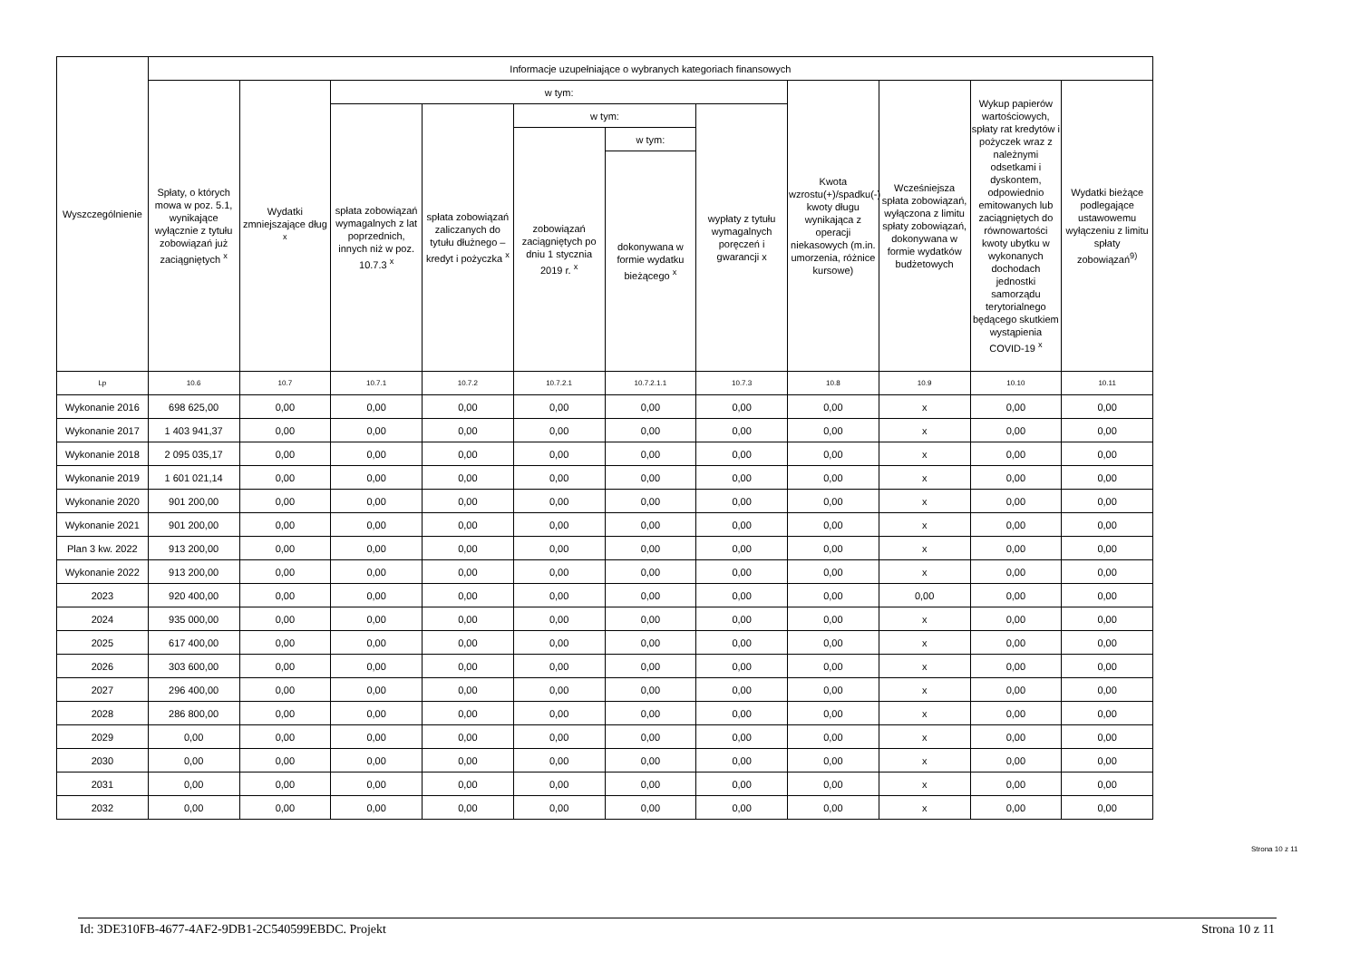| Wyszczególnienie | Informacje uzupełniające o wybranych kategoriach finansowych | | | | | | | | | | |
| --- | --- | --- | --- | --- | --- | --- | --- | --- | --- | --- | --- |
| | Spłaty, o których mowa w poz. 5.1, wynikające wyłącznie z tytułu zobowiązań już zaciągniętych <sup>x</sup> | Wydatki zmniejszające dług <sup>x</sup> | w tym: | | | | | Kwota wzrostu(+)/spadku(-) kwoty długu wynikająca z operacji niekasowych (m.in. umorzenia, różnice kursowe) | Wcześniejsza spłata zobowiązań, wyłączona z limitu spłaty zobowiązań, dokonywana w formie wydatków budżetowych | Wykup papierów wartościowych, spłaty rat kredytów i pożyczek wraz z należnymi odsetkami i dyskontem, odpowiednio emitowanych lub zaciągniętych do równowartości kwoty ubytku w wykonanych dochodach jednostki samorządu terytorialnego będącego skutkiem wystąpienia COVID-19 <sup>x</sup> | Wydatki bieżące podlegające ustawowemu wyłączeniu z limitu spłaty zobowiązań<sup>9)</sup> |
| | | | spłata zobowiązań wymagalnych z lat poprzednich, innych niż w poz. 10.7.3 <sup>x</sup> | spłata zobowiązań zaliczanych do tytułu dłużnego – kredyt i pożyczka <sup>x</sup> | w tym: | | wypłaty z tytułu wymagalnych poręczeń i gwarancji x | | | | |
| | | | | | zobowiązań zaciągniętych po dniu 1 stycznia 2019 r. <sup>x</sup> | w tym: | | | | | |
| | | | | | | dokonywana w formie wydatku bieżącego <sup>x</sup> | | | | | |
| Lp | 10.6 | 10.7 | 10.7.1 | 10.7.2 | 10.7.2.1 | 10.7.2.1.1 | 10.7.3 | 10.8 | 10.9 | 10.10 | 10.11 |
| Wykonanie 2016 | 698 625,00 | 0,00 | 0,00 | 0,00 | 0,00 | 0,00 | 0,00 | 0,00 | x | 0,00 | 0,00 |
| Wykonanie 2017 | 1 403 941,37 | 0,00 | 0,00 | 0,00 | 0,00 | 0,00 | 0,00 | 0,00 | x | 0,00 | 0,00 |
| Wykonanie 2018 | 2 095 035,17 | 0,00 | 0,00 | 0,00 | 0,00 | 0,00 | 0,00 | 0,00 | x | 0,00 | 0,00 |
| Wykonanie 2019 | 1 601 021,14 | 0,00 | 0,00 | 0,00 | 0,00 | 0,00 | 0,00 | 0,00 | x | 0,00 | 0,00 |
| Wykonanie 2020 | 901 200,00 | 0,00 | 0,00 | 0,00 | 0,00 | 0,00 | 0,00 | 0,00 | x | 0,00 | 0,00 |
| Wykonanie 2021 | 901 200,00 | 0,00 | 0,00 | 0,00 | 0,00 | 0,00 | 0,00 | 0,00 | x | 0,00 | 0,00 |
| Plan 3 kw. 2022 | 913 200,00 | 0,00 | 0,00 | 0,00 | 0,00 | 0,00 | 0,00 | 0,00 | x | 0,00 | 0,00 |
| Wykonanie 2022 | 913 200,00 | 0,00 | 0,00 | 0,00 | 0,00 | 0,00 | 0,00 | 0,00 | x | 0,00 | 0,00 |
| 2023 | 920 400,00 | 0,00 | 0,00 | 0,00 | 0,00 | 0,00 | 0,00 | 0,00 | 0,00 | 0,00 | 0,00 |
| 2024 | 935 000,00 | 0,00 | 0,00 | 0,00 | 0,00 | 0,00 | 0,00 | 0,00 | x | 0,00 | 0,00 |
| 2025 | 617 400,00 | 0,00 | 0,00 | 0,00 | 0,00 | 0,00 | 0,00 | 0,00 | x | 0,00 | 0,00 |
| 2026 | 303 600,00 | 0,00 | 0,00 | 0,00 | 0,00 | 0,00 | 0,00 | 0,00 | x | 0,00 | 0,00 |
| 2027 | 296 400,00 | 0,00 | 0,00 | 0,00 | 0,00 | 0,00 | 0,00 | 0,00 | x | 0,00 | 0,00 |
| 2028 | 286 800,00 | 0,00 | 0,00 | 0,00 | 0,00 | 0,00 | 0,00 | 0,00 | x | 0,00 | 0,00 |
| 2029 | 0,00 | 0,00 | 0,00 | 0,00 | 0,00 | 0,00 | 0,00 | 0,00 | x | 0,00 | 0,00 |
| 2030 | 0,00 | 0,00 | 0,00 | 0,00 | 0,00 | 0,00 | 0,00 | 0,00 | x | 0,00 | 0,00 |
| 2031 | 0,00 | 0,00 | 0,00 | 0,00 | 0,00 | 0,00 | 0,00 | 0,00 | x | 0,00 | 0,00 |
| 2032 | 0,00 | 0,00 | 0,00 | 0,00 | 0,00 | 0,00 | 0,00 | 0,00 | x | 0,00 | 0,00 |
Strona 10 z 11
Id: 3DE310FB-4677-4AF2-9DB1-2C540599EBDC. Projekt Strona 10 z 11